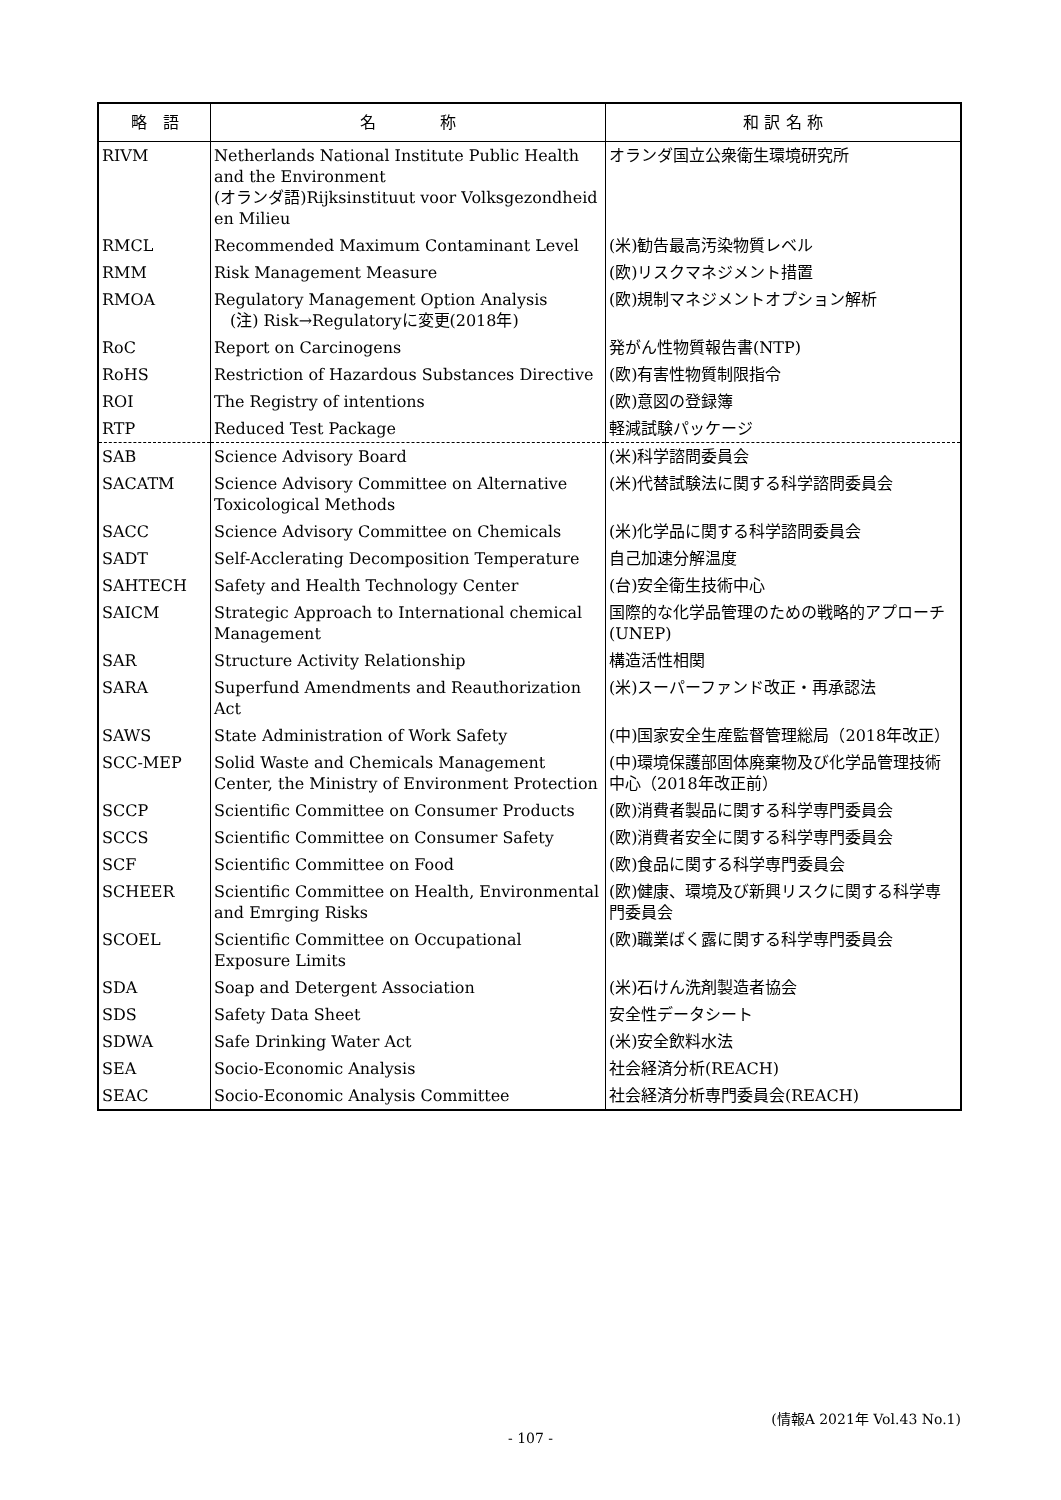| 略 語 | 名 称 | 和 訳 名 称 |
| --- | --- | --- |
| RIVM | Netherlands National Institute Public Health and the Environment (オランダ語)Rijksinstituut voor Volksgezondheid en Milieu | オランダ国立公衆衛生環境研究所 |
| RMCL | Recommended Maximum Contaminant Level | (米)勧告最高汚染物質レベル |
| RMM | Risk Management Measure | (欧)リスクマネジメント措置 |
| RMOA | Regulatory Management Option Analysis (注) Risk→Regulatoryに変更(2018年) | (欧)規制マネジメントオプション解析 |
| RoC | Report on Carcinogens | 発がん性物質報告書(NTP) |
| RoHS | Restriction of Hazardous Substances Directive | (欧)有害性物質制限指令 |
| ROI | The Registry of intentions | (欧)意図の登録簿 |
| RTP | Reduced Test Package | 軽減試験パッケージ |
| SAB | Science Advisory Board | (米)科学諮問委員会 |
| SACATM | Science Advisory Committee on Alternative Toxicological Methods | (米)代替試験法に関する科学諮問委員会 |
| SACC | Science Advisory Committee on Chemicals | (米)化学品に関する科学諮問委員会 |
| SADT | Self-Acclerating Decomposition Temperature | 自己加速分解温度 |
| SAHTECH | Safety and Health Technology Center | (台)安全衛生技術中心 |
| SAICM | Strategic Approach to International chemical Management | 国際的な化学品管理のための戦略的アプローチ(UNEP) |
| SAR | Structure Activity Relationship | 構造活性相関 |
| SARA | Superfund Amendments and Reauthorization Act | (米)スーパーファンド改正・再承認法 |
| SAWS | State Administration of Work Safety | (中)国家安全生産監督管理総局（2018年改正） |
| SCC-MEP | Solid Waste and Chemicals Management Center, the Ministry of Environment Protection | (中)環境保護部固体廃棄物及び化学品管理技術中心（2018年改正前） |
| SCCP | Scientific Committee on Consumer Products | (欧)消費者製品に関する科学専門委員会 |
| SCCS | Scientific Committee on Consumer Safety | (欧)消費者安全に関する科学専門委員会 |
| SCF | Scientific Committee on Food | (欧)食品に関する科学専門委員会 |
| SCHEER | Scientific Committee on Health, Environmental and Emrging Risks | (欧)健康、環境及び新興リスクに関する科学専門委員会 |
| SCOEL | Scientific Committee on Occupational Exposure Limits | (欧)職業ばく露に関する科学専門委員会 |
| SDA | Soap and Detergent Association | (米)石けん洗剤製造者協会 |
| SDS | Safety Data Sheet | 安全性データシート |
| SDWA | Safe Drinking Water Act | (米)安全飲料水法 |
| SEA | Socio-Economic Analysis | 社会経済分析(REACH) |
| SEAC | Socio-Economic Analysis Committee | 社会経済分析専門委員会(REACH) |
(情報A 2021年 Vol.43 No.1)
- 107 -